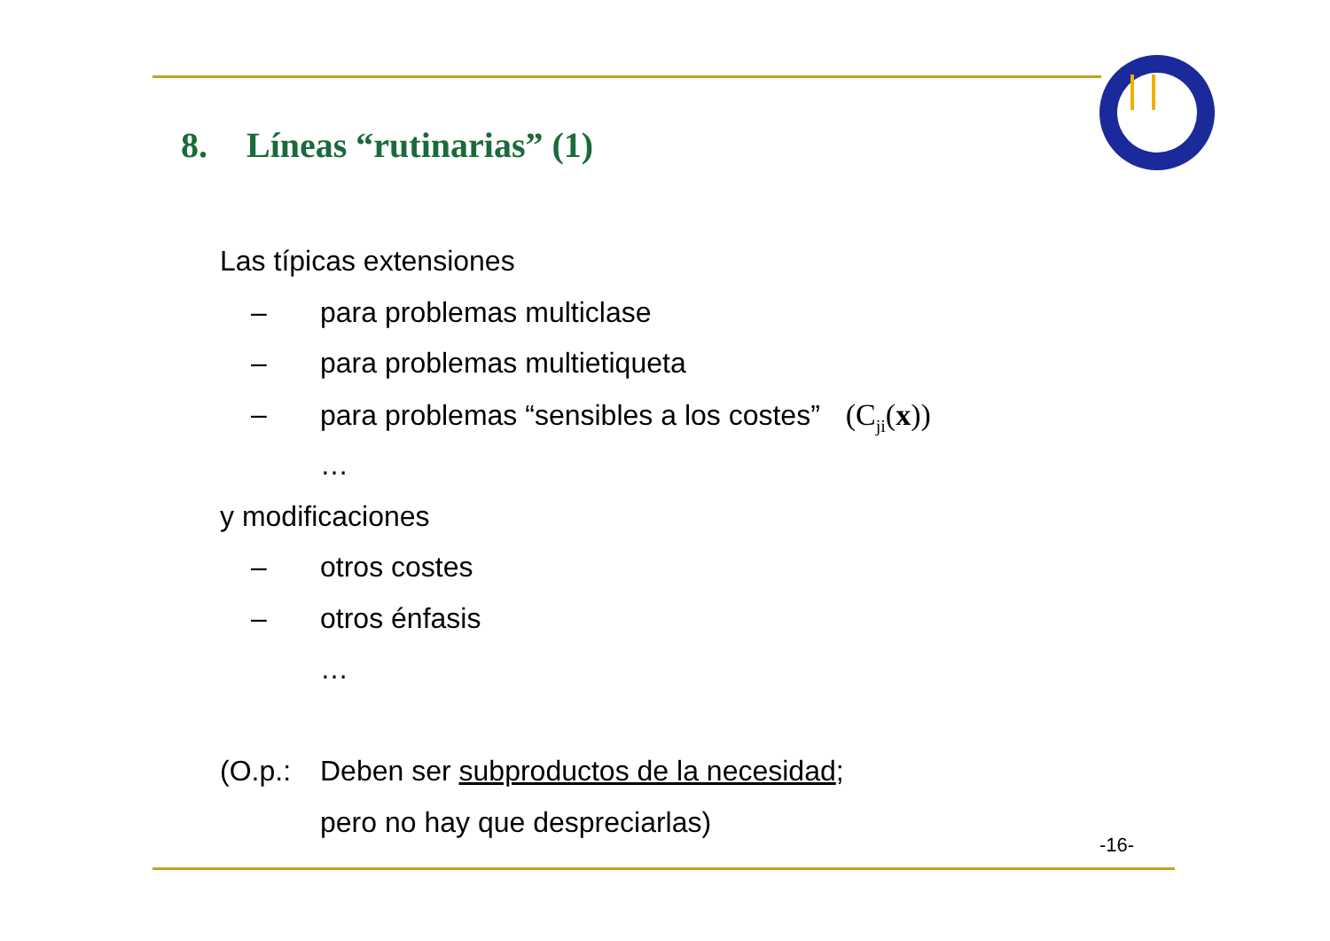8. Líneas “rutinarias” (1)
Las típicas extensiones
– para problemas multiclase
– para problemas multietiqueta
– para problemas “sensibles a los costes” (C<sub>ji</sub>(x))
…
y modificaciones
– otros costes
– otros énfasis
…
(O.p.: Deben ser subproductos de la necesidad;
pero no hay que despreciarlas)
-16-